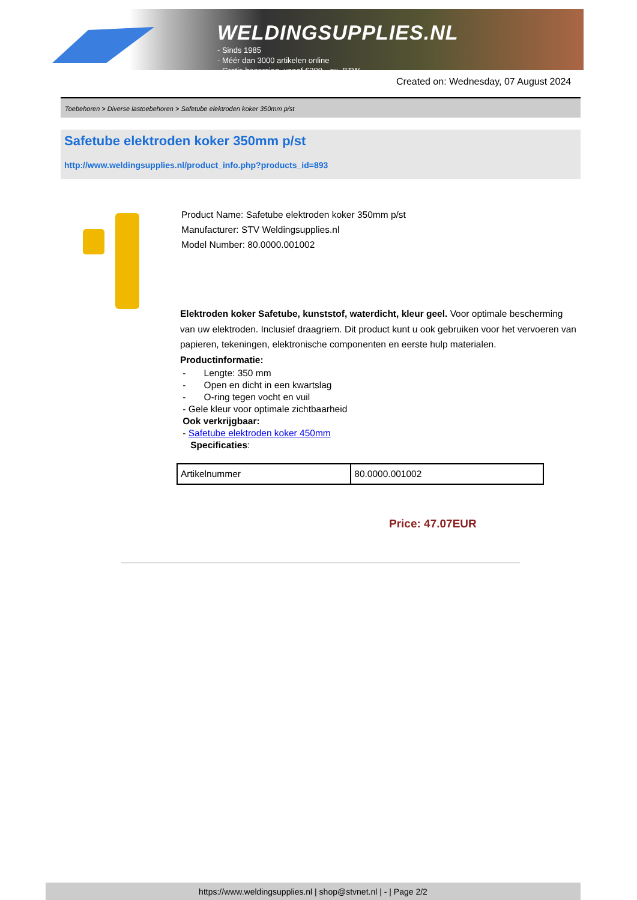WELDINGSUPPLIES.NL
- Sinds 1985
- Méér dan 3000 artikelen online
- Gratis bezorging, vanaf €200,--ex. BTW
Created on: Wednesday, 07 August 2024
Toebehoren > Diverse lastoebehoren > Safetube elektroden koker 350mm p/st
Safetube elektroden koker 350mm p/st
http://www.weldingsupplies.nl/product_info.php?products_id=893
Product Name: Safetube elektroden koker 350mm p/st
Manufacturer: STV Weldingsupplies.nl
Model Number: 80.0000.001002
Elektroden koker Safetube, kunststof, waterdicht, kleur geel. Voor optimale bescherming van uw elektroden. Inclusief draagriem. Dit product kunt u ook gebruiken voor het vervoeren van papieren, tekeningen, elektronische componenten en eerste hulp materialen. Productinformatie:
- Lengte: 350 mm
- Open en dicht in een kwartslag
- O-ring tegen vocht en vuil
- Gele kleur voor optimale zichtbaarheid
Ook verkrijgbaar:
- Safetube elektroden koker 450mm
Specificaties:
| Artikelnummer | 80.0000.001002 |
Price: 47.07EUR
https://www.weldingsupplies.nl | shop@stvnet.nl | - | Page 2/2